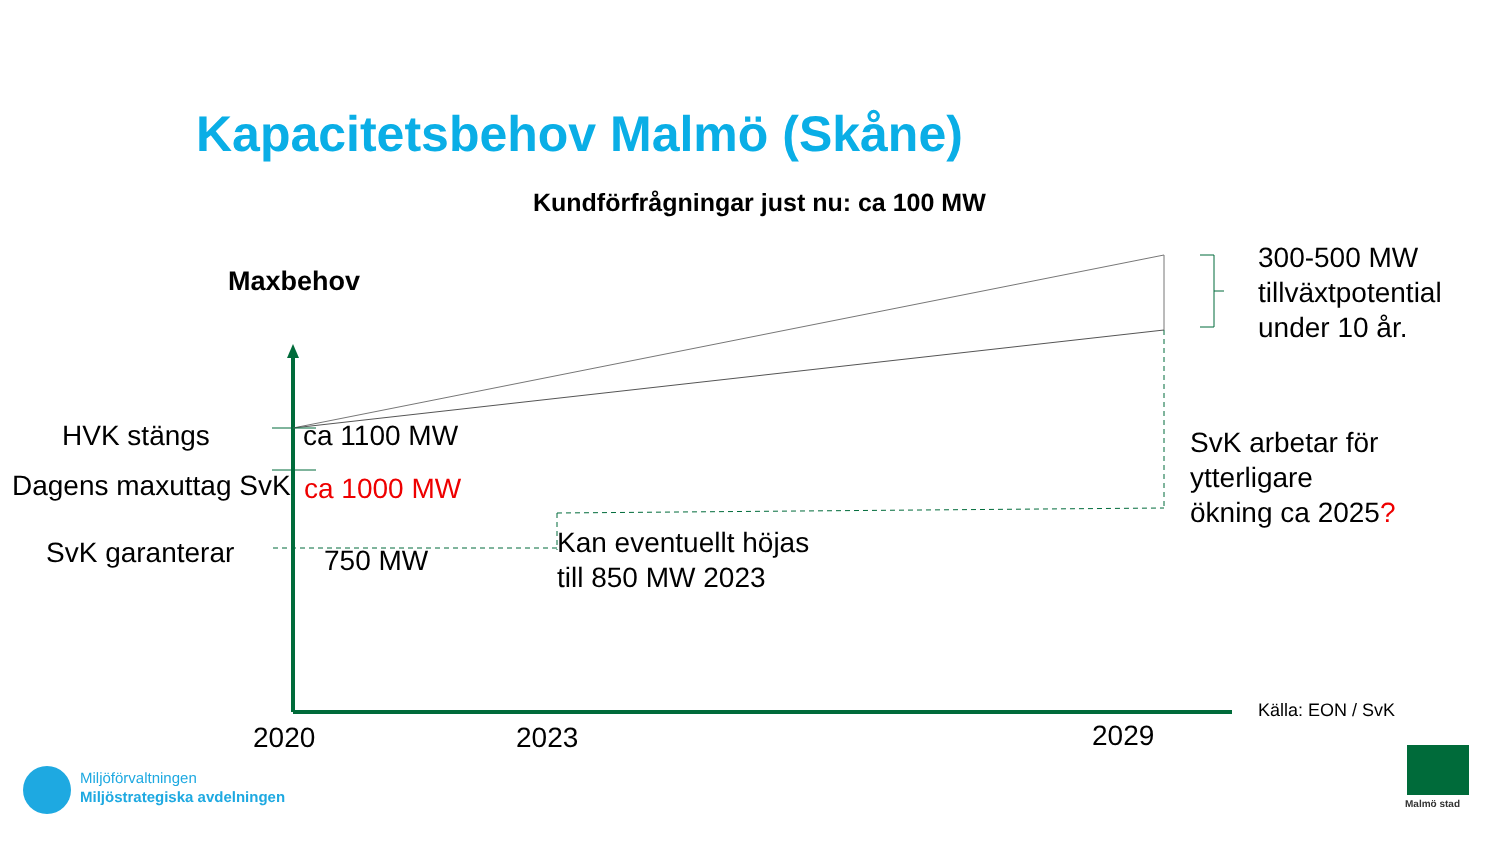Kapacitetsbehov Malmö (Skåne)
Kundförfrågningar just nu: ca 100 MW
Maxbehov
300-500 MW
tillväxtpotential
under 10 år.
HVK stängs ca 1100 MW
Dagens maxuttag SvK ca 1000 MW
SvK arbetar för
ytterligare
ökning ca 2025?
SvK garanterar 750 MW
Kan eventuellt höjas
till 850 MW 2023
Källa: EON / SvK
2020 2023 2029
Miljöförvaltningen
Miljöstrategiska avdelningen
Malmö stad